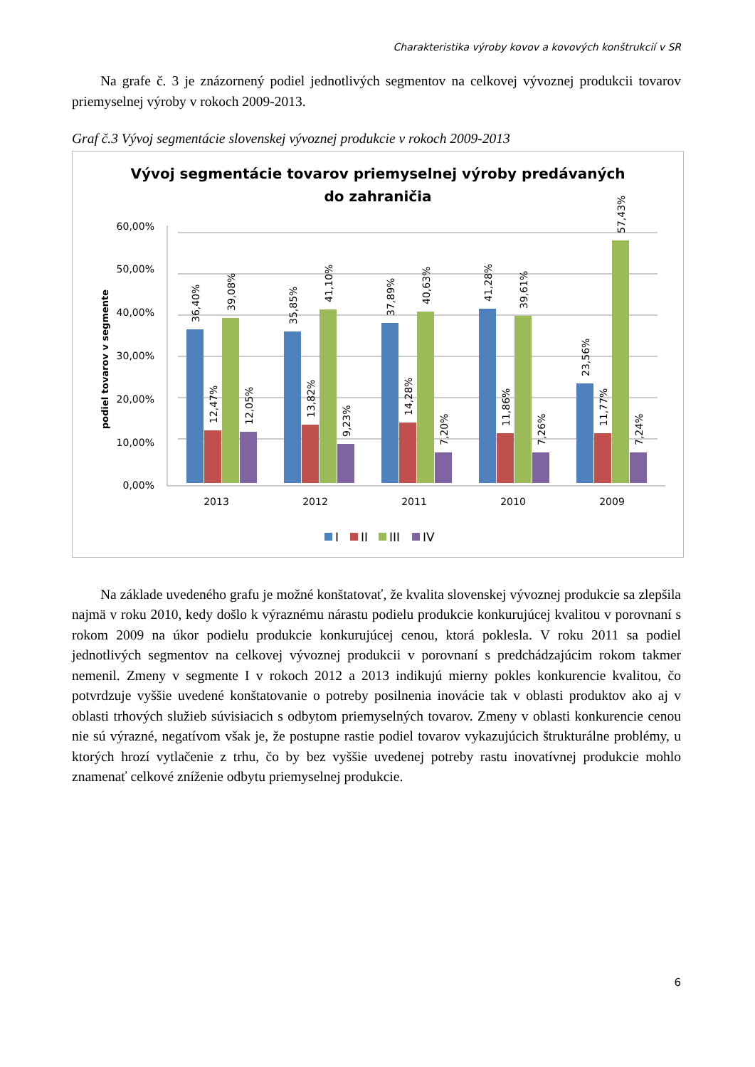Charakteristika výroby kovov a kovových konštrukcií v SR
Na grafe č. 3 je znázornený podiel jednotlivých segmentov na celkovej vývoznej produkcii tovarov priemyselnej výroby v rokoch 2009-2013.
Graf č.3 Vývoj segmentácie slovenskej vývoznej produkcie v rokoch 2009-2013
Vývoj segmentácie tovarov priemyselnej výroby predávaných
do zahraničia
podiel tovarov v segmente
60,00%
50,00%
40,00%
30,00%
20,00%
10,00%
0,00%
36,40%
12,47%
39,08%
12,05%
35,85%
13,82%
41,10%
9,23%
37,89%
14,28%
40,63%
7,20%
41,28%
11,86%
39,61%
7,26%
23,56%
11,77%
57,43%
7,24%
2013
2012
2011
2010
2009
I
II
III
IV
Na základe uvedeného grafu je možné konštatovať, že kvalita slovenskej vývoznej produkcie sa zlepšila najmä v roku 2010, kedy došlo k výraznému nárastu podielu produkcie konkurujúcej kvalitou v porovnaní s rokom 2009 na úkor podielu produkcie konkurujúcej cenou, ktorá poklesla. V roku 2011 sa podiel jednotlivých segmentov na celkovej vývoznej produkcii v porovnaní s predchádzajúcim rokom takmer nemenil. Zmeny v segmente I v rokoch 2012 a 2013 indikujú mierny pokles konkurencie kvalitou, čo potvrdzuje vyššie uvedené konštatovanie o potreby posilnenia inovácie tak v oblasti produktov ako aj v oblasti trhových služieb súvisiacich s odbytom priemyselných tovarov. Zmeny v oblasti konkurencie cenou nie sú výrazné, negatívom však je, že postupne rastie podiel tovarov vykazujúcich štrukturálne problémy, u ktorých hrozí vytlačenie z trhu, čo by bez vyššie uvedenej potreby rastu inovatívnej produkcie mohlo znamenať celkové zníženie odbytu priemyselnej produkcie.
6